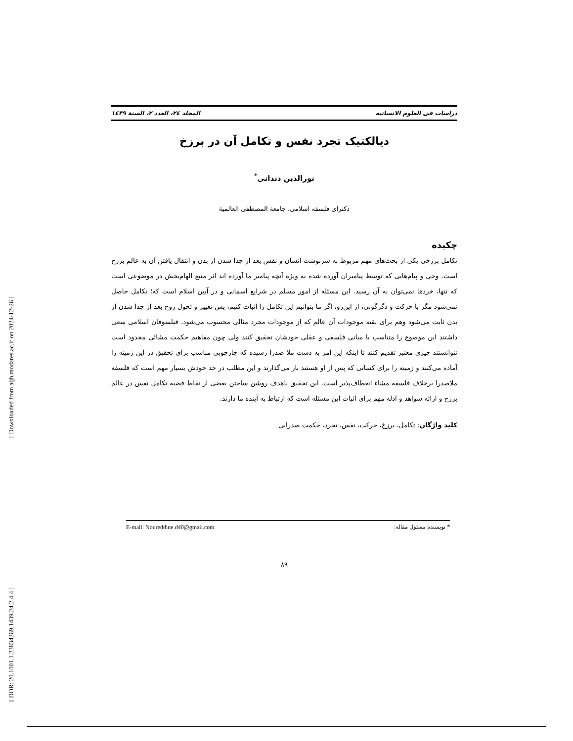[ Downloaded from aijh.modares.ac.ir on 2024-12-26 ]
[ DOR: 20.1001.1.23834269.1439.24.2.4.4 ]
دراسات فی العلوم الانسانیه المجلد ٢٤، العدد ٢، السنة ١٤٣٩
دیالکتیک تجرد نفس و تکامل آن در برزخ
نورالدین دندانی<sup>*</sup>
دکترای فلسفه اسلامی، جامعة المصطفی العالمیة
چکیده
تکامل برزخی یکی از بحث‌های مهم مربوط به سرنوشت انسان و نفس بعد از جدا شدن از بدن و انتقال یافتن آن به عالم برزخ است. وحی و پیام‌هایی که توسط پیامبران آورده شده به ویژه آنچه پیامبر ما آورده اند اثر منبع الهام‌بخش در موضوعی است که تنها، خردها نمی‌توان به آن رسید. این مسئله از امور مسلم در شرایع اسمانی و در آیین اسلام است که؛ تکامل حاصل نمی‌شود مگر با حرکت و دگرگونی، از این‌رو، اگر ما بتوانیم این تکامل را اثبات کنیم، پس تغییر و تحول روح بعد از جدا شدن از بدن ثابت می‌شود وهم برای بقیه موجودات آن عالم که از موجودات مجرد مثالی محسوب می‌شود. فیلسوفان اسلامی سعی داشتند این موضوع را متناسب با مبانی فلسفی و عقلی خودشان تحقیق کنند ولی چون مفاهیم حکمت مشائی محدود است نتوانستند چیزی معتبر تقدیم کنند تا اینکه این امر به دست ملا صدرا رسیده که چارچوبی مناسب برای تحقیق در این زمینه را آماده می‌کنند و زمینه را برای کسانی که پس از او هستند باز می‌گذارند و این مطلب در حد خودش بسیار مهم است که فلسفه ملاصدرا برخلاف فلسفه مشاء انعطاف‌پذیر است. این تحقیق باهدف روشن ساختن بعضی از نقاط قضیه تکامل نفس در عالم برزخ و ارائه شواهد و ادله مهم برای اثبات این مسئله است که ارتباط به آینده ما دارند.
کلید واژگان: تکامل، برزخ، حرکت، نفس، تجرد، حکمت صدرایی
* نویسنده مسئول مقاله: E-mail: Noureddine.d40@gmail.com
٨٩